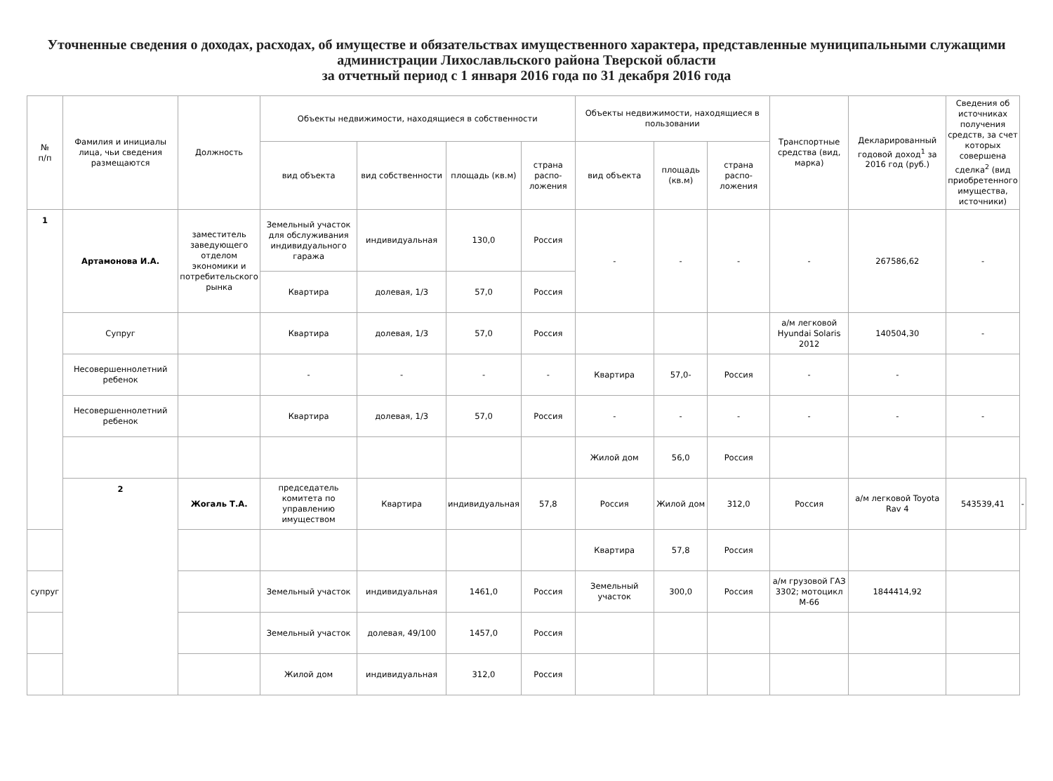Уточненные сведения о доходах, расходах, об имуществе и обязательствах имущественного характера, представленные муниципальными служащими администрации Лихославльского района Тверской области
за отчетный период с 1 января 2016 года по 31 декабря 2016 года
| № п/п | Фамилия и инициалы лица, чьи сведения размещаются | Должность | Объекты недвижимости, находящиеся в собственности | | | | Объекты недвижимости, находящиеся в пользовании | | | Транспортные средства (вид, марка) | Декларированный годовой доход<sup>1</sup> за 2016 год (руб.) | Сведения об источниках получения средств, за счет которых совершена сделка<sup>2</sup> (вид приобретенного имущества, источники) | |
| --- | --- | --- | --- | --- | --- | --- | --- | --- | --- | --- | --- | --- | --- |
| | | | вид объекта | вид собственности | площадь (кв.м) | страна распо-ложения | вид объекта | площадь (кв.м) | страна распо-ложения | | | | |
| 1 | Артамонова И.А. | заместитель заведующего отделом экономики и потребительского рынка | Земельный участок для обслуживания индивидуального гаража | индивидуальная | 130,0 | Россия | - | - | - | - | 267586,62 | - | |
| | | | Квартира | долевая, 1/3 | 57,0 | Россия | | | | | | | |
| | Супруг | | Квартира | долевая, 1/3 | 57,0 | Россия | | | | а/м легковой Hyundai Solaris 2012 | 140504,30 | - | |
| | Несовершеннолетний ребенок | | - | - | - | - | Квартира | 57,0- | Россия | - | - | | |
| | Несовершеннолетний ребенок | | Квартира | долевая, 1/3 | 57,0 | Россия | - | - | - | - | - | - | |
| | | | | | | | Жилой дом | 56,0 | Россия | | | | |
| | 2 | Жогаль Т.А. | председатель комитета по управлению имуществом | Квартира | индивидуальная | 57,8 | Россия | Жилой дом | 312,0 | Россия | а/м легковой Toyota Rav 4 | 543539,41 | - |
| | | | | | | | Квартира | 57,8 | Россия | | | | |
| супруг | | | Земельный участок | индивидуальная | 1461,0 | Россия | Земельный участок | 300,0 | Россия | а/м грузовой ГАЗ 3302; мотоцикл М-66 | 1844414,92 | | |
| | | | Земельный участок | долевая, 49/100 | 1457,0 | Россия | | | | | | | |
| | | | Жилой дом | индивидуальная | 312,0 | Россия | | | | | | | |